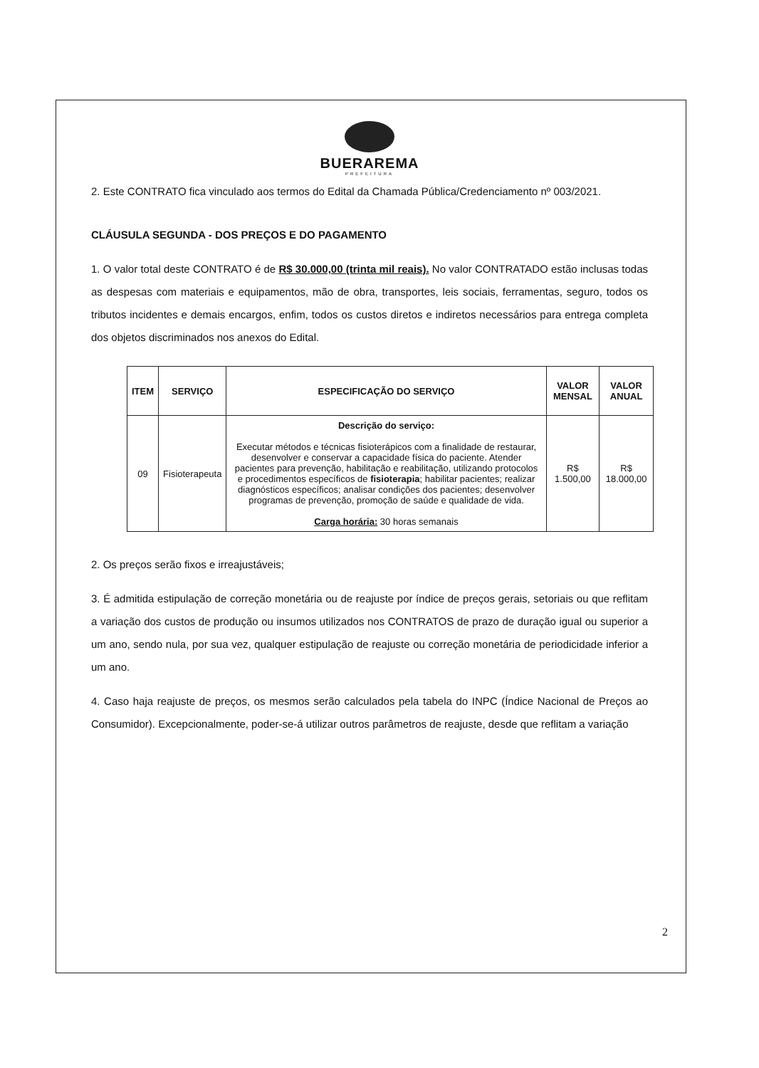BUERAREMA
PREFEITURA
2. Este CONTRATO fica vinculado aos termos do Edital da Chamada Pública/Credenciamento nº 003/2021.
CLÁUSULA SEGUNDA - DOS PREÇOS E DO PAGAMENTO
1. O valor total deste CONTRATO é de R$ 30.000,00 (trinta mil reais). No valor CONTRATADO estão inclusas todas as despesas com materiais e equipamentos, mão de obra, transportes, leis sociais, ferramentas, seguro, todos os tributos incidentes e demais encargos, enfim, todos os custos diretos e indiretos necessários para entrega completa dos objetos discriminados nos anexos do Edital.
| ITEM | SERVIÇO | ESPECIFICAÇÃO DO SERVIÇO | VALOR MENSAL | VALOR ANUAL |
| --- | --- | --- | --- | --- |
| 09 | Fisioterapeuta | Descrição do serviço: Executar métodos e técnicas fisioterápicos com a finalidade de restaurar, desenvolver e conservar a capacidade física do paciente. Atender pacientes para prevenção, habilitação e reabilitação, utilizando protocolos e procedimentos específicos de fisioterapia ; habilitar pacientes; realizar diagnósticos específicos; analisar condições dos pacientes; desenvolver programas de prevenção, promoção de saúde e qualidade de vida. Carga horária: 30 horas semanais | R$ 1.500,00 | R$ 18.000,00 |
2. Os preços serão fixos e irreajustáveis;
3. É admitida estipulação de correção monetária ou de reajuste por índice de preços gerais, setoriais ou que reflitam a variação dos custos de produção ou insumos utilizados nos CONTRATOS de prazo de duração igual ou superior a um ano, sendo nula, por sua vez, qualquer estipulação de reajuste ou correção monetária de periodicidade inferior a um ano.
4. Caso haja reajuste de preços, os mesmos serão calculados pela tabela do INPC (Índice Nacional de Preços ao Consumidor). Excepcionalmente, poder-se-á utilizar outros parâmetros de reajuste, desde que reflitam a variação
2